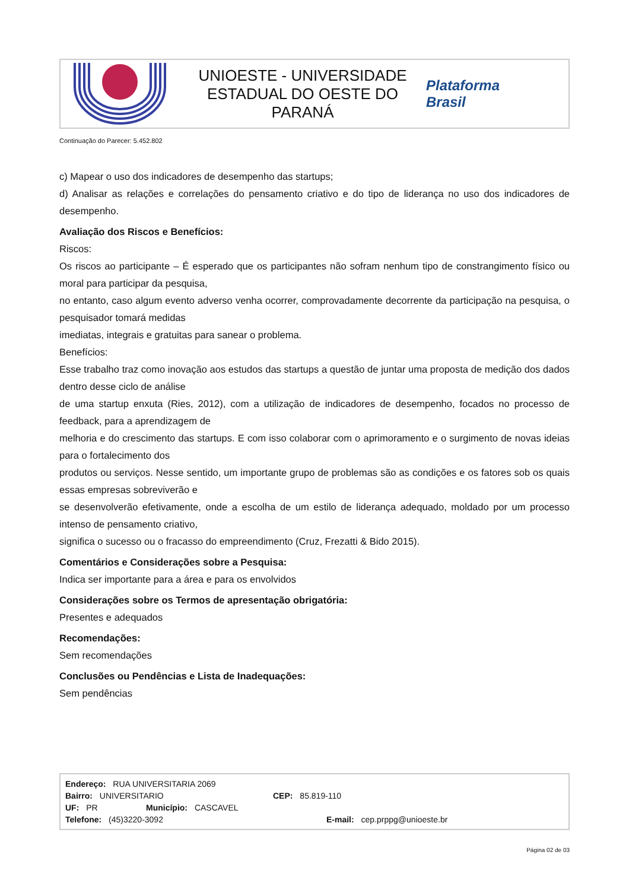UNIOESTE - UNIVERSIDADE
ESTADUAL DO OESTE DO
PARANÁ
Plataforma
Brasil
Continuação do Parecer: 5.452.802
c) Mapear o uso dos indicadores de desempenho das startups;
d) Analisar as relações e correlações do pensamento criativo e do tipo de liderança no uso dos indicadores de desempenho.
Avaliação dos Riscos e Benefícios:
Riscos:
Os riscos ao participante – É esperado que os participantes não sofram nenhum tipo de constrangimento físico ou moral para participar da pesquisa,
no entanto, caso algum evento adverso venha ocorrer, comprovadamente decorrente da participação na pesquisa, o pesquisador tomará medidas
imediatas, integrais e gratuitas para sanear o problema.
Benefícios:
Esse trabalho traz como inovação aos estudos das startups a questão de juntar uma proposta de medição dos dados dentro desse ciclo de análise
de uma startup enxuta (Ries, 2012), com a utilização de indicadores de desempenho, focados no processo de feedback, para a aprendizagem de
melhoria e do crescimento das startups. E com isso colaborar com o aprimoramento e o surgimento de novas ideias para o fortalecimento dos
produtos ou serviços. Nesse sentido, um importante grupo de problemas são as condições e os fatores sob os quais essas empresas sobreviverão e
se desenvolverão efetivamente, onde a escolha de um estilo de liderança adequado, moldado por um processo intenso de pensamento criativo,
significa o sucesso ou o fracasso do empreendimento (Cruz, Frezatti & Bido 2015).
Comentários e Considerações sobre a Pesquisa:
Indica ser importante para a área e para os envolvidos
Considerações sobre os Termos de apresentação obrigatória:
Presentes e adequados
Recomendações:
Sem recomendações
Conclusões ou Pendências e Lista de Inadequações:
Sem pendências
Endereço: RUA UNIVERSITARIA 2069
Bairro: UNIVERSITARIO CEP: 85.819-110
UF: PR Município: CASCAVEL
Telefone: (45)3220-3092 E-mail: cep.prppg@unioeste.br
Página 02 de 03